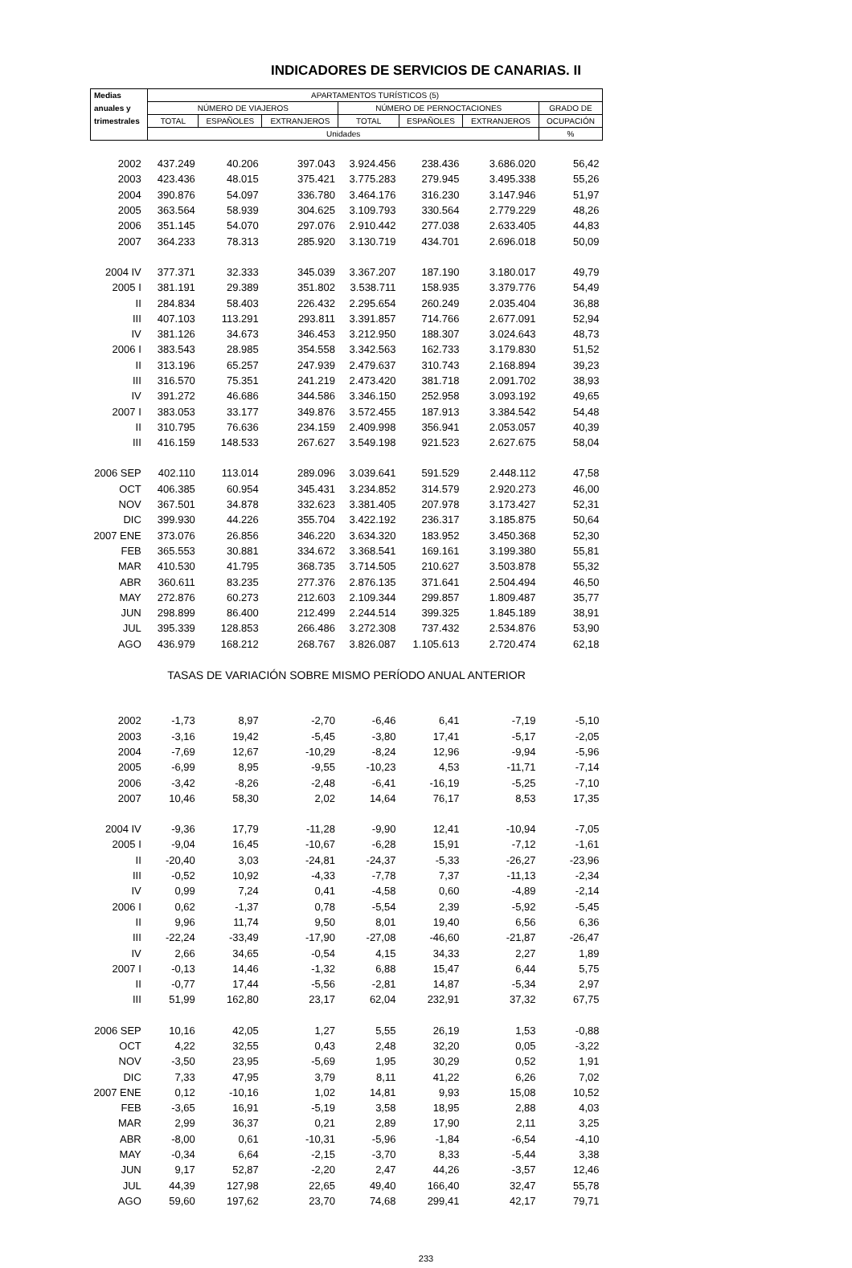INDICADORES DE SERVICIOS DE CANARIAS. II
| Medias | APARTAMENTOS TURÍSTICOS (5) | | | | | | |
| --- | --- | --- | --- | --- | --- | --- | --- |
| anuales y | NÚMERO DE VIAJEROS | | | NÚMERO DE PERNOCTACIONES | | | GRADO DE |
| trimestrales | TOTAL | ESPAÑOLES | EXTRANJEROS | TOTAL | ESPAÑOLES | EXTRANJEROS | OCUPACIÓN |
| | Unidades | | | | | | % |
| 2002 | 437.249 | 40.206 | 397.043 | 3.924.456 | 238.436 | 3.686.020 | 56,42 |
| 2003 | 423.436 | 48.015 | 375.421 | 3.775.283 | 279.945 | 3.495.338 | 55,26 |
| 2004 | 390.876 | 54.097 | 336.780 | 3.464.176 | 316.230 | 3.147.946 | 51,97 |
| 2005 | 363.564 | 58.939 | 304.625 | 3.109.793 | 330.564 | 2.779.229 | 48,26 |
| 2006 | 351.145 | 54.070 | 297.076 | 2.910.442 | 277.038 | 2.633.405 | 44,83 |
| 2007 | 364.233 | 78.313 | 285.920 | 3.130.719 | 434.701 | 2.696.018 | 50,09 |
| 2004 IV | 377.371 | 32.333 | 345.039 | 3.367.207 | 187.190 | 3.180.017 | 49,79 |
| 2005 I | 381.191 | 29.389 | 351.802 | 3.538.711 | 158.935 | 3.379.776 | 54,49 |
| II | 284.834 | 58.403 | 226.432 | 2.295.654 | 260.249 | 2.035.404 | 36,88 |
| III | 407.103 | 113.291 | 293.811 | 3.391.857 | 714.766 | 2.677.091 | 52,94 |
| IV | 381.126 | 34.673 | 346.453 | 3.212.950 | 188.307 | 3.024.643 | 48,73 |
| 2006 I | 383.543 | 28.985 | 354.558 | 3.342.563 | 162.733 | 3.179.830 | 51,52 |
| II | 313.196 | 65.257 | 247.939 | 2.479.637 | 310.743 | 2.168.894 | 39,23 |
| III | 316.570 | 75.351 | 241.219 | 2.473.420 | 381.718 | 2.091.702 | 38,93 |
| IV | 391.272 | 46.686 | 344.586 | 3.346.150 | 252.958 | 3.093.192 | 49,65 |
| 2007 I | 383.053 | 33.177 | 349.876 | 3.572.455 | 187.913 | 3.384.542 | 54,48 |
| II | 310.795 | 76.636 | 234.159 | 2.409.998 | 356.941 | 2.053.057 | 40,39 |
| III | 416.159 | 148.533 | 267.627 | 3.549.198 | 921.523 | 2.627.675 | 58,04 |
| 2006 SEP | 402.110 | 113.014 | 289.096 | 3.039.641 | 591.529 | 2.448.112 | 47,58 |
| OCT | 406.385 | 60.954 | 345.431 | 3.234.852 | 314.579 | 2.920.273 | 46,00 |
| NOV | 367.501 | 34.878 | 332.623 | 3.381.405 | 207.978 | 3.173.427 | 52,31 |
| DIC | 399.930 | 44.226 | 355.704 | 3.422.192 | 236.317 | 3.185.875 | 50,64 |
| 2007 ENE | 373.076 | 26.856 | 346.220 | 3.634.320 | 183.952 | 3.450.368 | 52,30 |
| FEB | 365.553 | 30.881 | 334.672 | 3.368.541 | 169.161 | 3.199.380 | 55,81 |
| MAR | 410.530 | 41.795 | 368.735 | 3.714.505 | 210.627 | 3.503.878 | 55,32 |
| ABR | 360.611 | 83.235 | 277.376 | 2.876.135 | 371.641 | 2.504.494 | 46,50 |
| MAY | 272.876 | 60.273 | 212.603 | 2.109.344 | 299.857 | 1.809.487 | 35,77 |
| JUN | 298.899 | 86.400 | 212.499 | 2.244.514 | 399.325 | 1.845.189 | 38,91 |
| JUL | 395.339 | 128.853 | 266.486 | 3.272.308 | 737.432 | 2.534.876 | 53,90 |
| AGO | 436.979 | 168.212 | 268.767 | 3.826.087 | 1.105.613 | 2.720.474 | 62,18 |
| TASAS DE VARIACIÓN SOBRE MISMO PERÍODO ANUAL ANTERIOR | | | | | | | |
| 2002 | -1,73 | 8,97 | -2,70 | -6,46 | 6,41 | -7,19 | -5,10 |
| 2003 | -3,16 | 19,42 | -5,45 | -3,80 | 17,41 | -5,17 | -2,05 |
| 2004 | -7,69 | 12,67 | -10,29 | -8,24 | 12,96 | -9,94 | -5,96 |
| 2005 | -6,99 | 8,95 | -9,55 | -10,23 | 4,53 | -11,71 | -7,14 |
| 2006 | -3,42 | -8,26 | -2,48 | -6,41 | -16,19 | -5,25 | -7,10 |
| 2007 | 10,46 | 58,30 | 2,02 | 14,64 | 76,17 | 8,53 | 17,35 |
| 2004 IV | -9,36 | 17,79 | -11,28 | -9,90 | 12,41 | -10,94 | -7,05 |
| 2005 I | -9,04 | 16,45 | -10,67 | -6,28 | 15,91 | -7,12 | -1,61 |
| II | -20,40 | 3,03 | -24,81 | -24,37 | -5,33 | -26,27 | -23,96 |
| III | -0,52 | 10,92 | -4,33 | -7,78 | 7,37 | -11,13 | -2,34 |
| IV | 0,99 | 7,24 | 0,41 | -4,58 | 0,60 | -4,89 | -2,14 |
| 2006 I | 0,62 | -1,37 | 0,78 | -5,54 | 2,39 | -5,92 | -5,45 |
| II | 9,96 | 11,74 | 9,50 | 8,01 | 19,40 | 6,56 | 6,36 |
| III | -22,24 | -33,49 | -17,90 | -27,08 | -46,60 | -21,87 | -26,47 |
| IV | 2,66 | 34,65 | -0,54 | 4,15 | 34,33 | 2,27 | 1,89 |
| 2007 I | -0,13 | 14,46 | -1,32 | 6,88 | 15,47 | 6,44 | 5,75 |
| II | -0,77 | 17,44 | -5,56 | -2,81 | 14,87 | -5,34 | 2,97 |
| III | 51,99 | 162,80 | 23,17 | 62,04 | 232,91 | 37,32 | 67,75 |
| 2006 SEP | 10,16 | 42,05 | 1,27 | 5,55 | 26,19 | 1,53 | -0,88 |
| OCT | 4,22 | 32,55 | 0,43 | 2,48 | 32,20 | 0,05 | -3,22 |
| NOV | -3,50 | 23,95 | -5,69 | 1,95 | 30,29 | 0,52 | 1,91 |
| DIC | 7,33 | 47,95 | 3,79 | 8,11 | 41,22 | 6,26 | 7,02 |
| 2007 ENE | 0,12 | -10,16 | 1,02 | 14,81 | 9,93 | 15,08 | 10,52 |
| FEB | -3,65 | 16,91 | -5,19 | 3,58 | 18,95 | 2,88 | 4,03 |
| MAR | 2,99 | 36,37 | 0,21 | 2,89 | 17,90 | 2,11 | 3,25 |
| ABR | -8,00 | 0,61 | -10,31 | -5,96 | -1,84 | -6,54 | -4,10 |
| MAY | -0,34 | 6,64 | -2,15 | -3,70 | 8,33 | -5,44 | 3,38 |
| JUN | 9,17 | 52,87 | -2,20 | 2,47 | 44,26 | -3,57 | 12,46 |
| JUL | 44,39 | 127,98 | 22,65 | 49,40 | 166,40 | 32,47 | 55,78 |
| AGO | 59,60 | 197,62 | 23,70 | 74,68 | 299,41 | 42,17 | 79,71 |
233